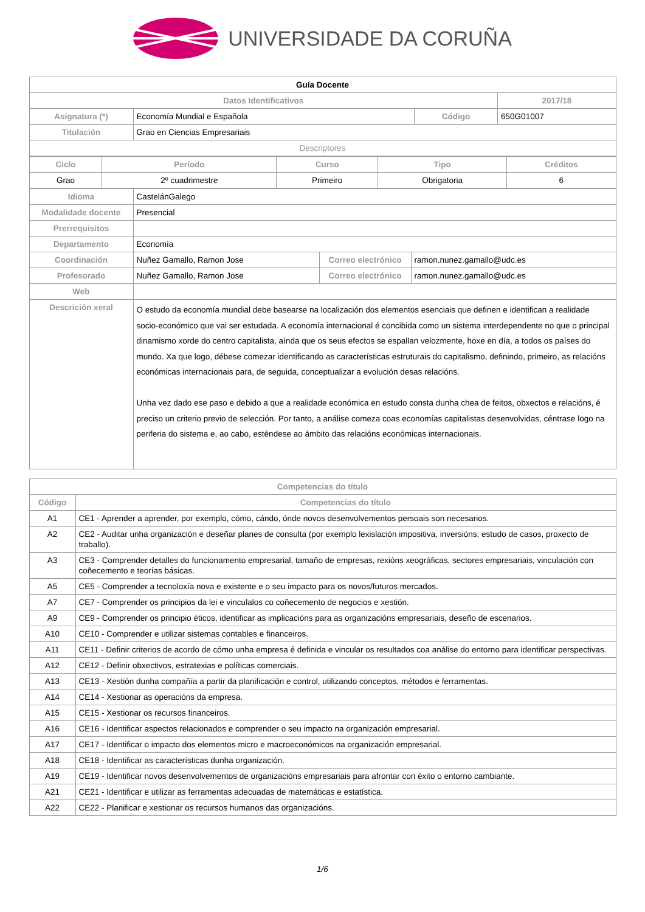UNIVERSIDADE DA CORUÑA
| Guía Docente | | | |
| Datos Identificativos | | | 2017/18 |
| Asignatura (*) | Economía Mundial e Española | Código | 650G01007 |
| Titulación | Grao en Ciencias Empresariais | | |
| Descriptores | | | |
| Ciclo | Período | Curso | Tipo | Créditos |
| --- | --- | --- | --- | --- |
| Grao | 2º cuadrimestre | Primeiro | Obrigatoria | 6 |
| Idioma | CastelánGalego | | |
| Modalidade docente | Presencial | | |
| Prerrequisitos | | | |
| Departamento | Economía | | |
| Coordinación | Nuñez Gamallo, Ramon Jose | Correo electrónico | ramon.nunez.gamallo@udc.es |
| Profesorado | Nuñez Gamallo, Ramon Jose | Correo electrónico | ramon.nunez.gamallo@udc.es |
| Web | | | |
| Descrición xeral | O estudo da economía mundial debe basearse na localización dos elementos esenciais que definen e identifican a realidade socio-económico que vai ser estudada. A economía internacional é concibida como un sistema interdependente no que o principal dinamismo xorde do centro capitalista, aínda que os seus efectos se espallan velozmente, hoxe en día, a todos os países do mundo. Xa que logo, débese comezar identificando as características estruturais do capitalismo, definindo, primeiro, as relacións económicas internacionais para, de seguida, conceptualizar a evolución desas relacións. Unha vez dado ese paso e debido a que a realidade económica en estudo consta dunha chea de feitos, obxectos e relacións, é preciso un criterio previo de selección. Por tanto, a análise comeza coas economías capitalistas desenvolvidas, céntrase logo na periferia do sistema e, ao cabo, esténdese ao ámbito das relacións económicas internacionais. | | |
| Competencias do título | |
| --- | --- |
| Código | Competencias do título |
| A1 | CE1 - Aprender a aprender, por exemplo, cómo, cándo, ónde novos desenvolvementos persoais son necesarios. |
| A2 | CE2 - Auditar unha organización e deseñar planes de consulta (por exemplo lexislación impositiva, inversións, estudo de casos, proxecto de traballo). |
| A3 | CE3 - Comprender detalles do funcionamento empresarial, tamaño de empresas, rexións xeográficas, sectores empresariais, vinculación con coñecemento e teorías básicas. |
| A5 | CE5 - Comprender a tecnoloxía nova e existente e o seu impacto para os novos/futuros mercados. |
| A7 | CE7 - Comprender os principios da lei e vinculalos co coñecemento de negocios e xestión. |
| A9 | CE9 - Comprender os principio éticos, identificar as implicacións para as organizacións empresariais, deseño de escenarios. |
| A10 | CE10 - Comprender e utilizar sistemas contables e financeiros. |
| A11 | CE11 - Definir criterios de acordo de cómo unha empresa é definida e vincular os resultados coa análise do entorno para identificar perspectivas. |
| A12 | CE12 - Definir obxectivos, estratexias e políticas comerciais. |
| A13 | CE13 - Xestión dunha compañía a partir da planificación e control, utilizando conceptos, métodos e ferramentas. |
| A14 | CE14 - Xestionar as operacións da empresa. |
| A15 | CE15 - Xestionar os recursos financeiros. |
| A16 | CE16 - Identificar aspectos relacionados e comprender o seu impacto na organización empresarial. |
| A17 | CE17 - Identificar o impacto dos elementos micro e macroeconómicos na organización empresarial. |
| A18 | CE18 - Identificar as características dunha organización. |
| A19 | CE19 - Identificar novos desenvolvementos de organizacións empresariais para afrontar con éxito o entorno cambiante. |
| A21 | CE21 - Identificar e utilizar as ferramentas adecuadas de matemáticas e estatística. |
| A22 | CE22 - Planificar e xestionar os recursos humanos das organizacións. |
1/6